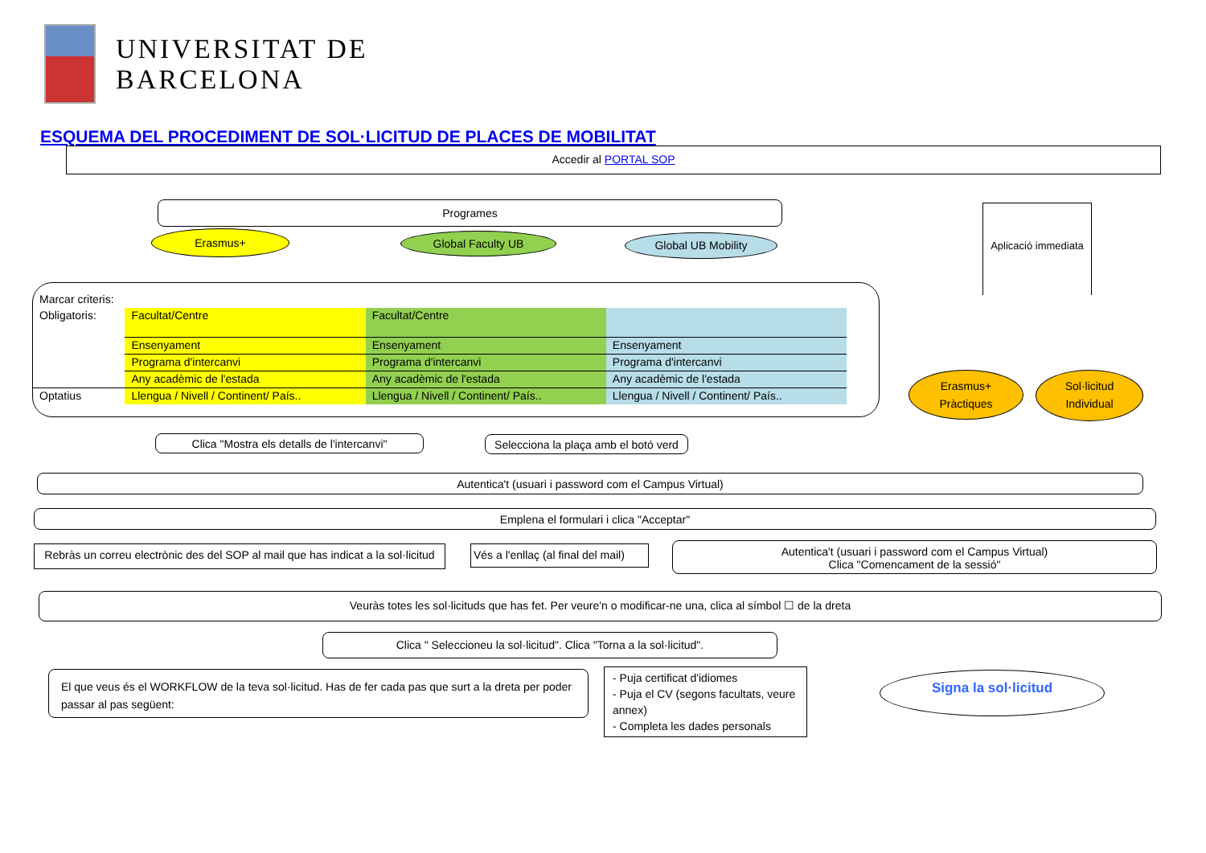UNIVERSITAT DE
BARCELONA
ESQUEMA DEL PROCEDIMENT DE SOL·LICITUD DE PLACES DE MOBILITAT
Accedir al PORTAL SOP
Programes
Erasmus+ Global Faculty UB Global UB Mobility
Aplicació immediata
Marcar criteris:
| Obligatoris: | Facultat/Centre | Facultat/Centre | |
| | Ensenyament | Ensenyament | Ensenyament |
| | Programa d'intercanvi | Programa d'intercanvi | Programa d'intercanvi |
| | Any acadèmic de l'estada | Any acadèmic de l'estada | Any acadèmic de l'estada |
| Optatius | Llengua / Nivell / Continent/ País.. | Llengua / Nivell / Continent/ País.. | Llengua / Nivell / Continent/ País.. |
Erasmus+
Pràctiques
Sol·licitud
Individual
Clica "Mostra els detalls de l'intercanvi"
Selecciona la plaça amb el botó verd
Autentica't (usuari i password com el Campus Virtual)
Emplena el formulari i clica "Acceptar"
Rebràs un correu electrònic des del SOP al mail que has indicat a la sol·licitud
Vés a l'enllaç (al final del mail)
Autentica't (usuari i password com el Campus Virtual)
Clica "Comencament de la sessió"
Veuràs totes les sol·licituds que has fet. Per veure'n o modificar-ne una, clica al símbol ☐ de la dreta
Clica " Seleccioneu la sol·licitud". Clica "Torna a la sol·licitud".
El que veus és el WORKFLOW de la teva sol·licitud. Has de fer cada pas que surt a la dreta per poder passar al pas següent:
- Puja certificat d'idiomes
- Puja el CV (segons facultats, veure annex)
- Completa les dades personals
Signa la sol·licitud